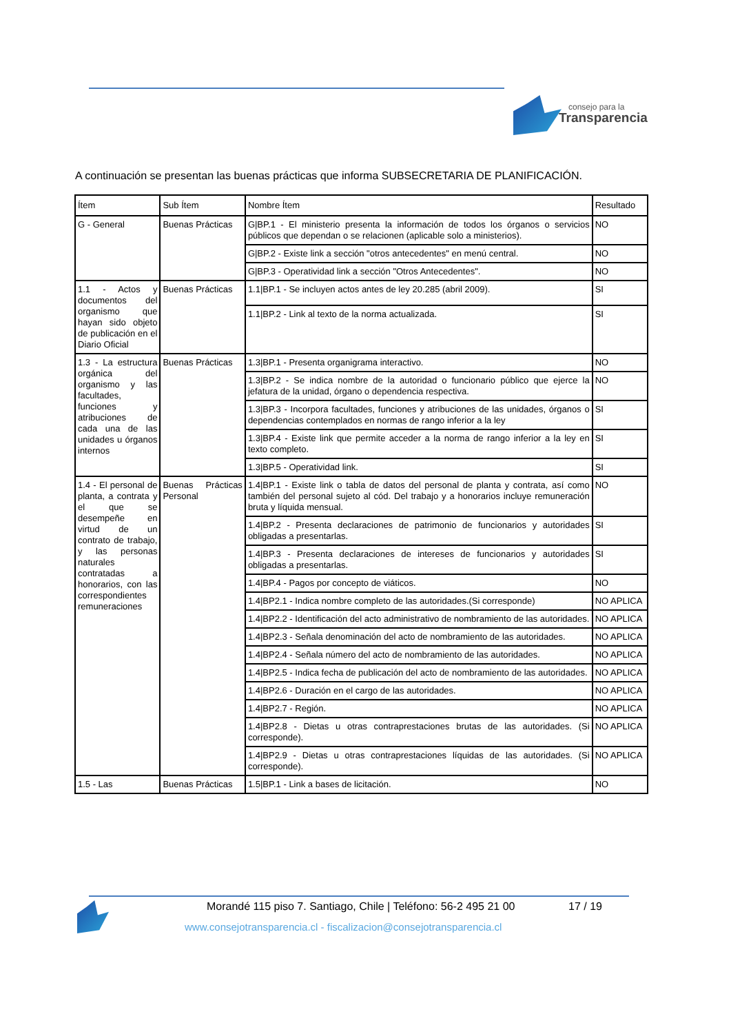consejo para la
Transparencia
A continuación se presentan las buenas prácticas que informa SUBSECRETARIA DE PLANIFICACIÓN.
| Ítem | Sub Ítem | Nombre Ítem | Resultado |
| --- | --- | --- | --- |
| G - General | Buenas Prácticas | G/BP.1 - El ministerio presenta la información de todos los órganos o servicios públicos que dependan o se relacionen (aplicable solo a ministerios). | NO |
| | | G/BP.2 - Existe link a sección "otros antecedentes" en menú central. | NO |
| | | G/BP.3 - Operatividad link a sección "Otros Antecedentes". | NO |
| 1.1 - Actos y documentos del organismo que hayan sido objeto de publicación en el Diario Oficial | Buenas Prácticas | 1.1/BP.1 - Se incluyen actos antes de ley 20.285 (abril 2009). | SI |
| | | 1.1/BP.2 - Link al texto de la norma actualizada. | SI |
| 1.3 - La estructura orgánica del organismo y las facultades, funciones y atribuciones de cada una de las unidades u órganos internos | Buenas Prácticas | 1.3/BP.1 - Presenta organigrama interactivo. | NO |
| | | 1.3/BP.2 - Se indica nombre de la autoridad o funcionario público que ejerce la jefatura de la unidad, órgano o dependencia respectiva. | NO |
| | | 1.3/BP.3 - Incorpora facultades, funciones y atribuciones de las unidades, órganos o dependencias contemplados en normas de rango inferior a la ley | SI |
| | | 1.3/BP.4 - Existe link que permite acceder a la norma de rango inferior a la ley en texto completo. | SI |
| | | 1.3/BP.5 - Operatividad link. | SI |
| 1.4 - El personal de planta, a contrata y el que se desempeñe en virtud de un contrato de trabajo, y las personas naturales contratadas a honorarios, con las correspondientes remuneraciones | Buenas Prácticas Personal | 1.4/BP.1 - Existe link o tabla de datos del personal de planta y contrata, así como también del personal sujeto al cód. Del trabajo y a honorarios incluye remuneración bruta y líquida mensual. | NO |
| | | 1.4/BP.2 - Presenta declaraciones de patrimonio de funcionarios y autoridades obligadas a presentarlas. | SI |
| | | 1.4/BP.3 - Presenta declaraciones de intereses de funcionarios y autoridades obligadas a presentarlas. | SI |
| | | 1.4/BP.4 - Pagos por concepto de viáticos. | NO |
| | | 1.4/BP2.1 - Indica nombre completo de las autoridades.(Si corresponde) | NO APLICA |
| | | 1.4/BP2.2 - Identificación del acto administrativo de nombramiento de las autoridades. | NO APLICA |
| | | 1.4/BP2.3 - Señala denominación del acto de nombramiento de las autoridades. | NO APLICA |
| | | 1.4/BP2.4 - Señala número del acto de nombramiento de las autoridades. | NO APLICA |
| | | 1.4/BP2.5 - Indica fecha de publicación del acto de nombramiento de las autoridades. | NO APLICA |
| | | 1.4/BP2.6 - Duración en el cargo de las autoridades. | NO APLICA |
| | | 1.4/BP2.7 - Región. | NO APLICA |
| | | 1.4/BP2.8 - Dietas u otras contraprestaciones brutas de las autoridades. (Si corresponde). | NO APLICA |
| | | 1.4/BP2.9 - Dietas u otras contraprestaciones líquidas de las autoridades. (Si corresponde). | NO APLICA |
| 1.5 - Las | Buenas Prácticas | 1.5/BP.1 - Link a bases de licitación. | NO |
Morandé 115 piso 7. Santiago, Chile | Teléfono: 56-2 495 21 00
17 / 19
www.consejotransparencia.cl - fiscalizacion@consejotransparencia.cl